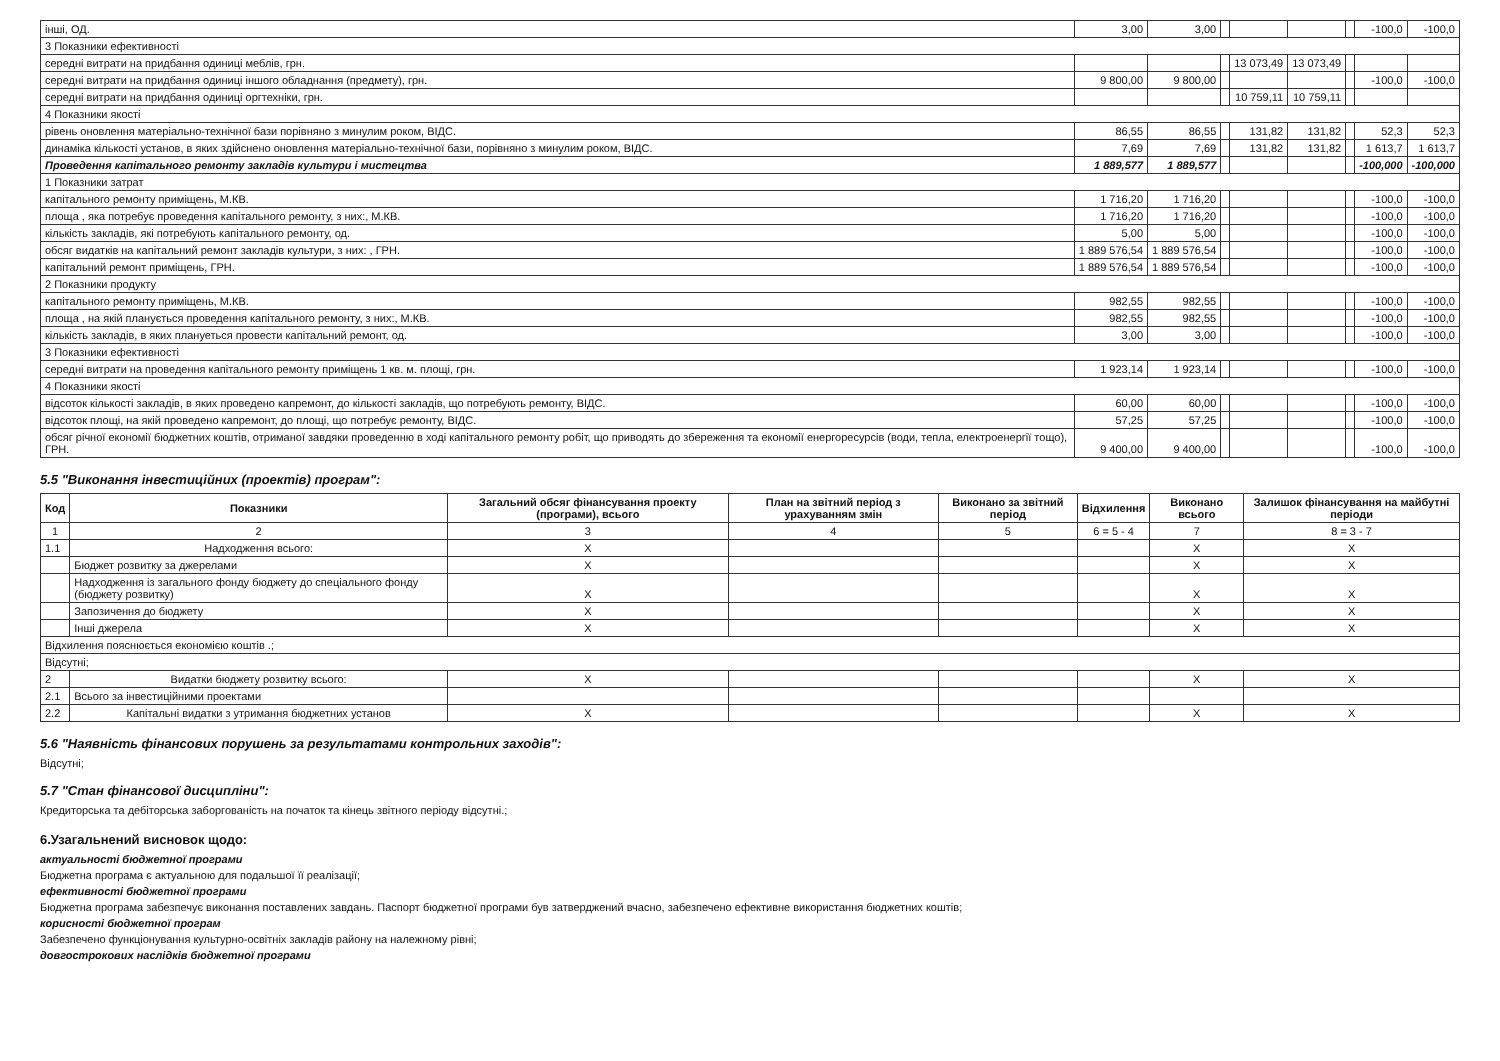| інші, ОД. | 3,00 | 3,00 | | | | | -100,0 | -100,0 |
| 3 Показники ефективності | | | | | | | | |
| середні витрати на придбання одиниці меблів, грн. | | | | 13 073,49 | 13 073,49 | | | |
| середні витрати на придбання одиниці іншого обладнання (предмету), грн. | 9 800,00 | 9 800,00 | | | | | -100,0 | -100,0 |
| середні витрати на придбання одиниці оргтехніки, грн. | | | | 10 759,11 | 10 759,11 | | | |
| 4 Показники якості | | | | | | | | |
| рівень оновлення матеріально-технічної бази порівняно з минулим роком, ВІДС. | 86,55 | 86,55 | | 131,82 | 131,82 | | 52,3 | 52,3 |
| динаміка кількості установ, в яких здійснено оновлення матеріально-технічної бази, порівняно з минулим роком, ВІДС. | 7,69 | 7,69 | | 131,82 | 131,82 | | 1 613,7 | 1 613,7 |
| Проведення капітального ремонту закладів культури і мистецтва | 1 889,577 | 1 889,577 | | | | | -100,000 | -100,000 |
| 1 Показники затрат | | | | | | | | |
| капітального ремонту приміщень, М.КВ. | 1 716,20 | 1 716,20 | | | | | -100,0 | -100,0 |
| площа , яка потребує проведення капітального ремонту, з них:, М.КВ. | 1 716,20 | 1 716,20 | | | | | -100,0 | -100,0 |
| кількість закладів, які потребують капітального ремонту, од. | 5,00 | 5,00 | | | | | -100,0 | -100,0 |
| обсяг видатків на капітальний ремонт закладів культури, з них: , ГРН. | 1 889 576,54 | 1 889 576,54 | | | | | -100,0 | -100,0 |
| капітальний ремонт приміщень, ГРН. | 1 889 576,54 | 1 889 576,54 | | | | | -100,0 | -100,0 |
| 2 Показники продукту | | | | | | | | |
| капітального ремонту приміщень, М.КВ. | 982,55 | 982,55 | | | | | -100,0 | -100,0 |
| площа , на якій планується проведення капітального ремонту, з них:, М.КВ. | 982,55 | 982,55 | | | | | -100,0 | -100,0 |
| кількість закладів, в яких плануеться провести капітальний ремонт, од. | 3,00 | 3,00 | | | | | -100,0 | -100,0 |
| 3 Показники ефективності | | | | | | | | |
| середні витрати на проведення капітального ремонту приміщень 1 кв. м. площі, грн. | 1 923,14 | 1 923,14 | | | | | -100,0 | -100,0 |
| 4 Показники якості | | | | | | | | |
| відсоток кількості закладів, в яких проведено капремонт, до кількості закладів, що потребують ремонту, ВІДС. | 60,00 | 60,00 | | | | | -100,0 | -100,0 |
| відсоток площі, на якій проведено капремонт, до площі, що потребує ремонту, ВІДС. | 57,25 | 57,25 | | | | | -100,0 | -100,0 |
| обсяг річної економії бюджетних коштів, отриманої завдяки проведенню в ході капітального ремонту робіт, що приводять до збереження та економії енергоресурсів (води, тепла, електроенергії тощо), ГРН. | 9 400,00 | 9 400,00 | | | | | -100,0 | -100,0 |
5.5 "Виконання інвестиційних (проектів) програм":
| Код | Показники | Загальний обсяг фінансування проекту (програми), всього | План на звітний період з урахуванням змін | Виконано за звітний період | Відхилення | Виконано всього | Залишок фінансування на майбутні періоди |
| --- | --- | --- | --- | --- | --- | --- | --- |
| 1 | 2 | 3 | 4 | 5 | 6 = 5 - 4 | 7 | 8 = 3 - 7 |
| 1.1 | Надходження всього: | X | | | | X | X |
| | Бюджет розвитку за джерелами | X | | | | X | X |
| | Надходження із загального фонду бюджету до спеціального фонду (бюджету розвитку) | X | | | | X | X |
| | Запозичення до бюджету | X | | | | X | X |
| | Інші джерела | X | | | | X | X |
| Відхилення пояснюється економією коштів .; | | | | | | | |
| Відсутні; | | | | | | | |
| 2 | Видатки бюджету розвитку всього: | X | | | | X | X |
| 2.1 | Всього за інвестиційними проектами | | | | | | |
| 2.2 | Капітальні видатки з утримання бюджетних установ | X | | | | X | X |
5.6 "Наявність фінансових порушень за результатами контрольних заходів":
Відсутні;
5.7 "Стан фінансової дисципліни":
Кредиторська та дебіторська заборгованість на початок та кінець звітного періоду відсутні.;
6.Узагальнений висновок щодо:
актуальності бюджетної програми
Бюджетна програма є актуальною для подальшої її реалізації;
ефективності бюджетної програми
Бюджетна програма забезпечує виконання поставлених завдань. Паспорт бюджетної програми був затверджений вчасно, забезпечено ефективне використання бюджетних коштів;
корисності бюджетної програм
Забезпечено функціонування культурно-освітніх закладів району на належному рівні;
довгострокових наслідків бюджетної програми